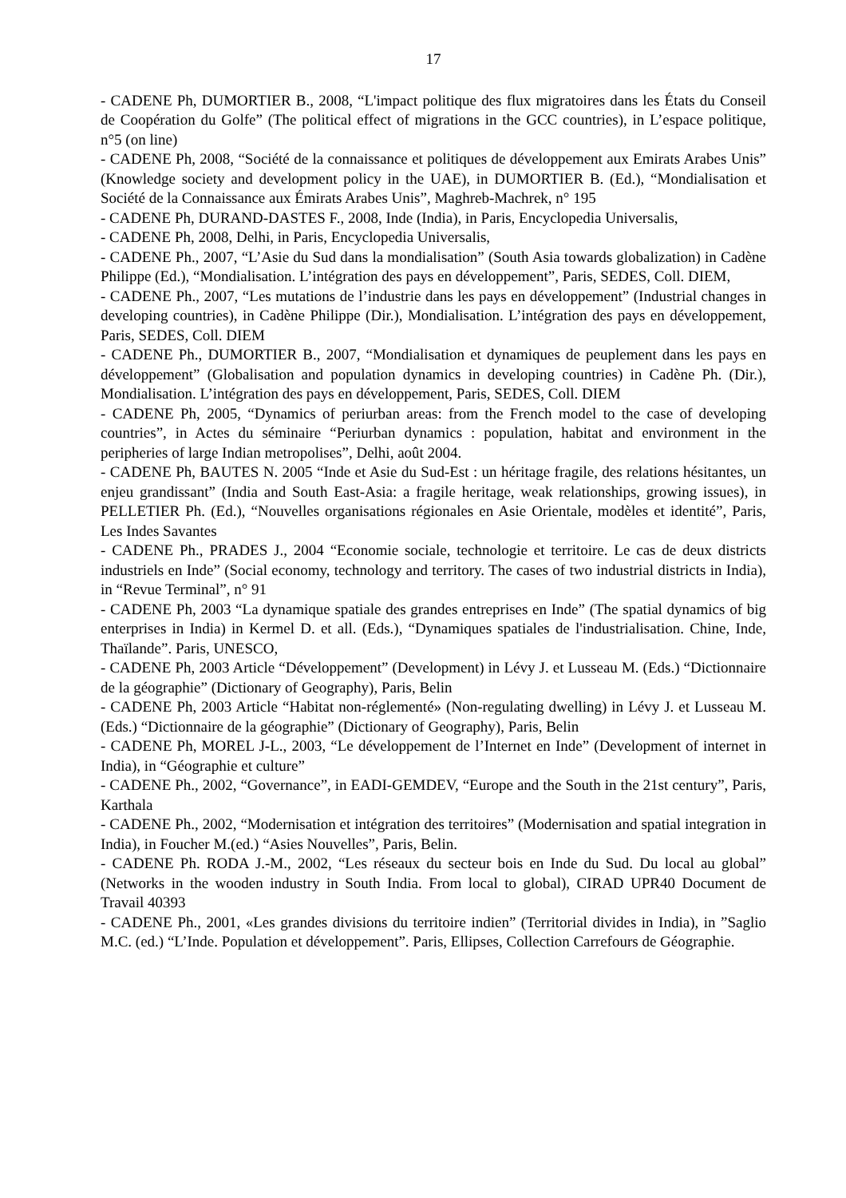17
- CADENE Ph, DUMORTIER B., 2008, “L'impact politique des flux migratoires dans les États du Conseil de Coopération du Golfe” (The political effect of migrations in the GCC countries), in L’espace politique, n°5 (on line)
- CADENE Ph, 2008, “Société de la connaissance et politiques de développement aux Emirats Arabes Unis” (Knowledge society and development policy in the UAE), in DUMORTIER B. (Ed.), “Mondialisation et Société de la Connaissance aux Émirats Arabes Unis”, Maghreb-Machrek, n° 195
- CADENE Ph, DURAND-DASTES F., 2008, Inde (India), in Paris, Encyclopedia Universalis,
- CADENE Ph, 2008, Delhi, in Paris, Encyclopedia Universalis,
- CADENE Ph., 2007, “L’Asie du Sud dans la mondialisation” (South Asia towards globalization) in Cadène Philippe (Ed.), “Mondialisation. L’intégration des pays en développement”, Paris, SEDES, Coll. DIEM,
- CADENE Ph., 2007, “Les mutations de l’industrie dans les pays en développement” (Industrial changes in developing countries), in Cadène Philippe (Dir.), Mondialisation. L’intégration des pays en développement, Paris, SEDES, Coll. DIEM
- CADENE Ph., DUMORTIER B., 2007, “Mondialisation et dynamiques de peuplement dans les pays en développement” (Globalisation and population dynamics in developing countries) in Cadène Ph. (Dir.), Mondialisation. L’intégration des pays en développement, Paris, SEDES, Coll. DIEM
- CADENE Ph, 2005, “Dynamics of periurban areas: from the French model to the case of developing countries”, in Actes du séminaire “Periurban dynamics : population, habitat and environment in the peripheries of large Indian metropolises”, Delhi, août 2004.
- CADENE Ph, BAUTES N. 2005 “Inde et Asie du Sud-Est : un héritage fragile, des relations hésitantes, un enjeu grandissant” (India and South East-Asia: a fragile heritage, weak relationships, growing issues), in PELLETIER Ph. (Ed.), “Nouvelles organisations régionales en Asie Orientale, modèles et identité”, Paris, Les Indes Savantes
- CADENE Ph., PRADES J., 2004 “Economie sociale, technologie et territoire. Le cas de deux districts industriels en Inde” (Social economy, technology and territory. The cases of two industrial districts in India), in “Revue Terminal”, n° 91
- CADENE Ph, 2003 “La dynamique spatiale des grandes entreprises en Inde” (The spatial dynamics of big enterprises in India) in Kermel D. et all. (Eds.), “Dynamiques spatiales de l'industrialisation. Chine, Inde, Thaïlande”. Paris, UNESCO,
- CADENE Ph, 2003 Article “Développement” (Development) in Lévy J. et Lusseau M. (Eds.) “Dictionnaire de la géographie” (Dictionary of Geography), Paris, Belin
- CADENE Ph, 2003 Article “Habitat non-réglementé» (Non-regulating dwelling) in Lévy J. et Lusseau M. (Eds.) “Dictionnaire de la géographie” (Dictionary of Geography), Paris, Belin
- CADENE Ph, MOREL J-L., 2003, “Le développement de l’Internet en Inde” (Development of internet in India), in “Géographie et culture”
- CADENE Ph., 2002, “Governance”, in EADI-GEMDEV, “Europe and the South in the 21st century”, Paris, Karthala
- CADENE Ph., 2002, “Modernisation et intégration des territoires” (Modernisation and spatial integration in India), in Foucher M.(ed.) “Asies Nouvelles”, Paris, Belin.
- CADENE Ph. RODA J.-M., 2002, “Les réseaux du secteur bois en Inde du Sud. Du local au global” (Networks in the wooden industry in South India. From local to global), CIRAD UPR40 Document de Travail 40393
- CADENE Ph., 2001, «Les grandes divisions du territoire indien” (Territorial divides in India), in ”Saglio M.C. (ed.) “L’Inde. Population et développement”. Paris, Ellipses, Collection Carrefours de Géographie.